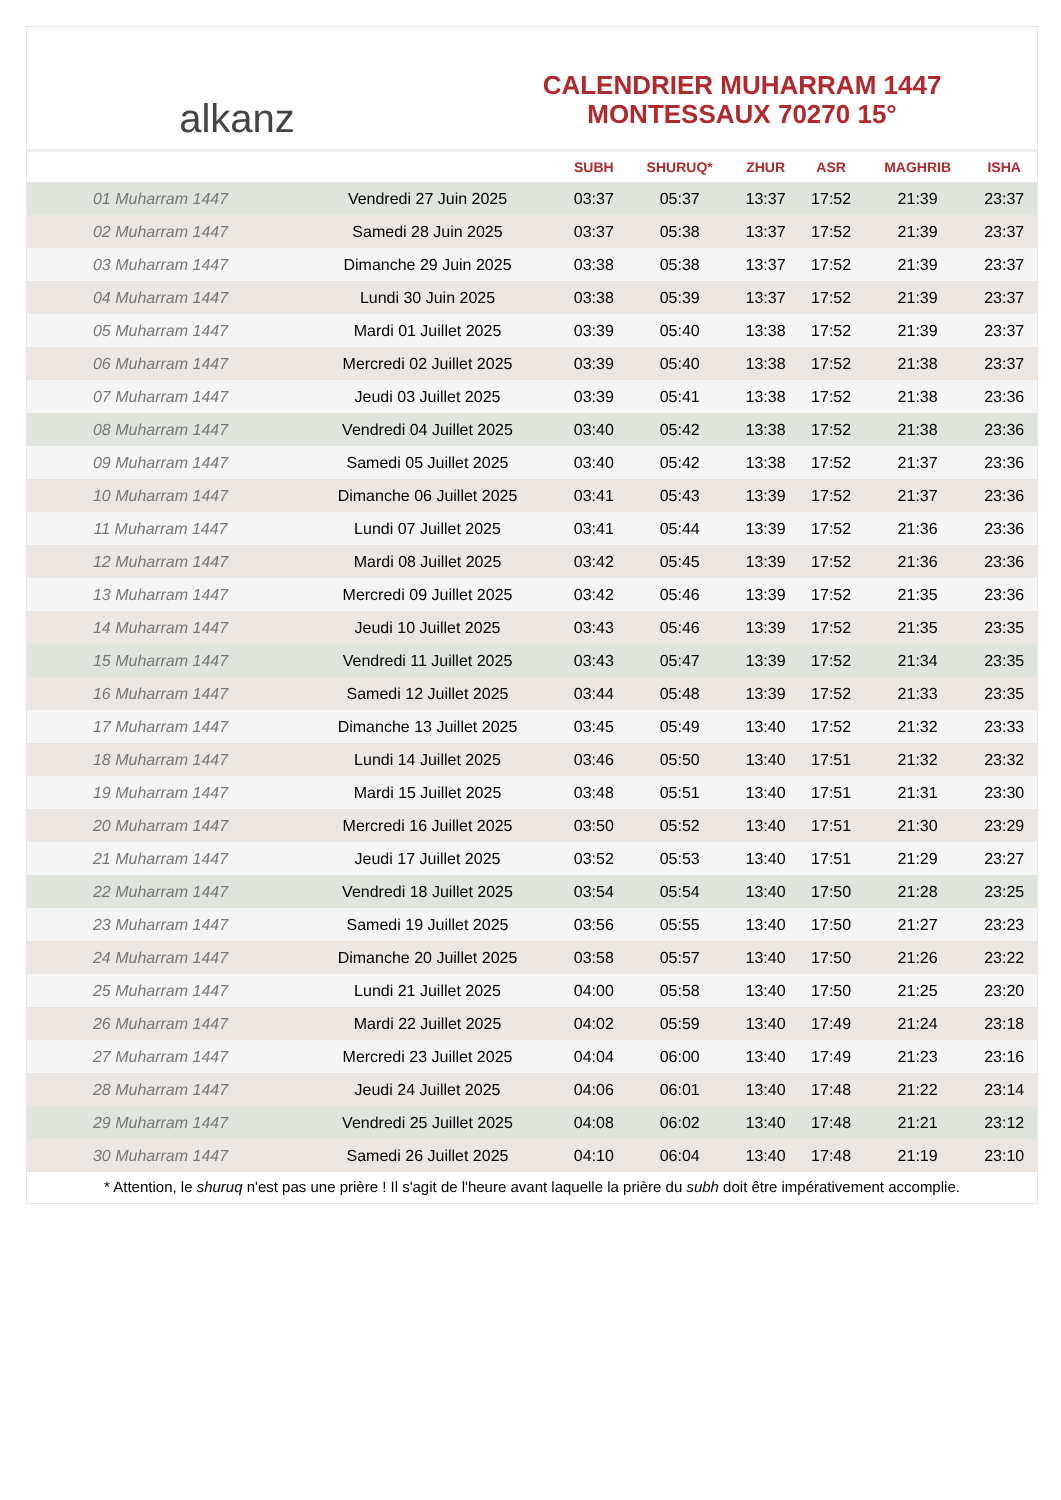alkanz
CALENDRIER MUHARRAM 1447
MONTESSAUX 70270 15°
| | | SUBH | SHURUQ* | ZHUR | ASR | MAGHRIB | ISHA |
| --- | --- | --- | --- | --- | --- | --- | --- |
| 01 Muharram 1447 | Vendredi 27 Juin 2025 | 03:37 | 05:37 | 13:37 | 17:52 | 21:39 | 23:37 |
| 02 Muharram 1447 | Samedi 28 Juin 2025 | 03:37 | 05:38 | 13:37 | 17:52 | 21:39 | 23:37 |
| 03 Muharram 1447 | Dimanche 29 Juin 2025 | 03:38 | 05:38 | 13:37 | 17:52 | 21:39 | 23:37 |
| 04 Muharram 1447 | Lundi 30 Juin 2025 | 03:38 | 05:39 | 13:37 | 17:52 | 21:39 | 23:37 |
| 05 Muharram 1447 | Mardi 01 Juillet 2025 | 03:39 | 05:40 | 13:38 | 17:52 | 21:39 | 23:37 |
| 06 Muharram 1447 | Mercredi 02 Juillet 2025 | 03:39 | 05:40 | 13:38 | 17:52 | 21:38 | 23:37 |
| 07 Muharram 1447 | Jeudi 03 Juillet 2025 | 03:39 | 05:41 | 13:38 | 17:52 | 21:38 | 23:36 |
| 08 Muharram 1447 | Vendredi 04 Juillet 2025 | 03:40 | 05:42 | 13:38 | 17:52 | 21:38 | 23:36 |
| 09 Muharram 1447 | Samedi 05 Juillet 2025 | 03:40 | 05:42 | 13:38 | 17:52 | 21:37 | 23:36 |
| 10 Muharram 1447 | Dimanche 06 Juillet 2025 | 03:41 | 05:43 | 13:39 | 17:52 | 21:37 | 23:36 |
| 11 Muharram 1447 | Lundi 07 Juillet 2025 | 03:41 | 05:44 | 13:39 | 17:52 | 21:36 | 23:36 |
| 12 Muharram 1447 | Mardi 08 Juillet 2025 | 03:42 | 05:45 | 13:39 | 17:52 | 21:36 | 23:36 |
| 13 Muharram 1447 | Mercredi 09 Juillet 2025 | 03:42 | 05:46 | 13:39 | 17:52 | 21:35 | 23:36 |
| 14 Muharram 1447 | Jeudi 10 Juillet 2025 | 03:43 | 05:46 | 13:39 | 17:52 | 21:35 | 23:35 |
| 15 Muharram 1447 | Vendredi 11 Juillet 2025 | 03:43 | 05:47 | 13:39 | 17:52 | 21:34 | 23:35 |
| 16 Muharram 1447 | Samedi 12 Juillet 2025 | 03:44 | 05:48 | 13:39 | 17:52 | 21:33 | 23:35 |
| 17 Muharram 1447 | Dimanche 13 Juillet 2025 | 03:45 | 05:49 | 13:40 | 17:52 | 21:32 | 23:33 |
| 18 Muharram 1447 | Lundi 14 Juillet 2025 | 03:46 | 05:50 | 13:40 | 17:51 | 21:32 | 23:32 |
| 19 Muharram 1447 | Mardi 15 Juillet 2025 | 03:48 | 05:51 | 13:40 | 17:51 | 21:31 | 23:30 |
| 20 Muharram 1447 | Mercredi 16 Juillet 2025 | 03:50 | 05:52 | 13:40 | 17:51 | 21:30 | 23:29 |
| 21 Muharram 1447 | Jeudi 17 Juillet 2025 | 03:52 | 05:53 | 13:40 | 17:51 | 21:29 | 23:27 |
| 22 Muharram 1447 | Vendredi 18 Juillet 2025 | 03:54 | 05:54 | 13:40 | 17:50 | 21:28 | 23:25 |
| 23 Muharram 1447 | Samedi 19 Juillet 2025 | 03:56 | 05:55 | 13:40 | 17:50 | 21:27 | 23:23 |
| 24 Muharram 1447 | Dimanche 20 Juillet 2025 | 03:58 | 05:57 | 13:40 | 17:50 | 21:26 | 23:22 |
| 25 Muharram 1447 | Lundi 21 Juillet 2025 | 04:00 | 05:58 | 13:40 | 17:50 | 21:25 | 23:20 |
| 26 Muharram 1447 | Mardi 22 Juillet 2025 | 04:02 | 05:59 | 13:40 | 17:49 | 21:24 | 23:18 |
| 27 Muharram 1447 | Mercredi 23 Juillet 2025 | 04:04 | 06:00 | 13:40 | 17:49 | 21:23 | 23:16 |
| 28 Muharram 1447 | Jeudi 24 Juillet 2025 | 04:06 | 06:01 | 13:40 | 17:48 | 21:22 | 23:14 |
| 29 Muharram 1447 | Vendredi 25 Juillet 2025 | 04:08 | 06:02 | 13:40 | 17:48 | 21:21 | 23:12 |
| 30 Muharram 1447 | Samedi 26 Juillet 2025 | 04:10 | 06:04 | 13:40 | 17:48 | 21:19 | 23:10 |
* Attention, le shuruq n'est pas une prière ! Il s'agit de l'heure avant laquelle la prière du subh doit être impérativement accomplie.